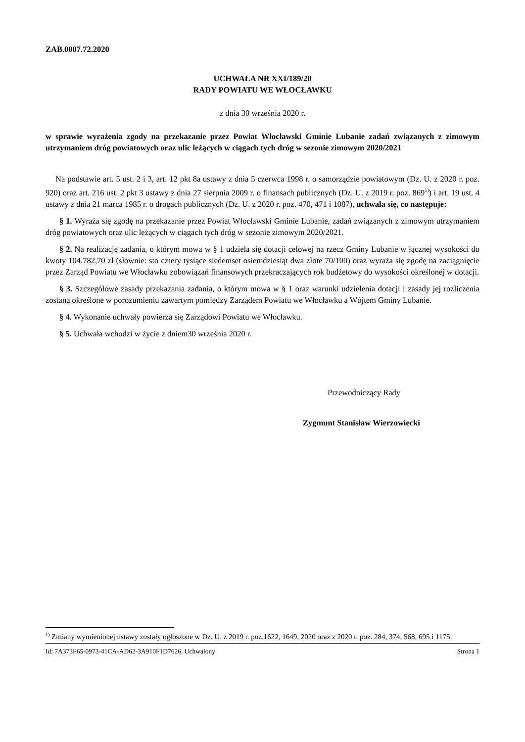ZAB.0007.72.2020
UCHWAŁA NR XXI/189/20
RADY POWIATU WE WŁOCŁAWKU
z dnia 30 września 2020 r.
w sprawie wyrażenia zgody na przekazanie przez Powiat Włocławski Gminie Lubanie zadań związanych z zimowym utrzymaniem dróg powiatowych oraz ulic leżących w ciągach tych dróg w sezonie zimowym 2020/2021
Na podstawie art. 5 ust. 2 i 3, art. 12 pkt 8a ustawy z dnia 5 czerwca 1998 r. o samorządzie powiatowym (Dz. U. z 2020 r. poz. 920) oraz art. 216 ust. 2 pkt 3 ustawy z dnia 27 sierpnia 2009 r. o finansach publicznych (Dz. U. z 2019 r. poz. 869<sup>1)</sup>) i art. 19 ust. 4 ustawy z dnia 21 marca 1985 r. o drogach publicznych (Dz. U. z 2020 r. poz. 470, 471 i 1087), uchwala się, co następuje:
§ 1. Wyraża się zgodę na przekazanie przez Powiat Włocławski Gminie Lubanie, zadań związanych z zimowym utrzymaniem dróg powiatowych oraz ulic leżących w ciągach tych dróg w sezonie zimowym 2020/2021.
§ 2. Na realizację zadania, o którym mowa w § 1 udziela się dotacji celowej na rzecz Gminy Lubanie w łącznej wysokości do kwoty 104.782,70 zł (słownie: sto cztery tysiące siedemset osiemdziesiąt dwa złote 70/100) oraz wyraża się zgodę na zaciągnięcie przez Zarząd Powiatu we Włocławku zobowiązań finansowych przekraczających rok budżetowy do wysokości określonej w dotacji.
§ 3. Szczegółowe zasady przekazania zadania, o którym mowa w § 1 oraz warunki udzielenia dotacji i zasady jej rozliczenia zostaną określone w porozumieniu zawartym pomiędzy Zarządem Powiatu we Włocławku a Wójtem Gminy Lubanie.
§ 4. Wykonanie uchwały powierza się Zarządowi Powiatu we Włocławku.
§ 5. Uchwała wchodzi w życie z dniem30 września 2020 r.
Przewodniczący Rady
Zygmunt Stanisław Wierzowiecki
<sup>1)</sup> Zmiany wymienionej ustawy zostały ogłoszone w Dz. U. z 2019 r. poz.1622, 1649, 2020 oraz z 2020 r. poz. 284, 374, 568, 695 i 1175.
Id: 7A373F65-0973-41CA-AD62-3A910F1D7626. Uchwalony Strona 1